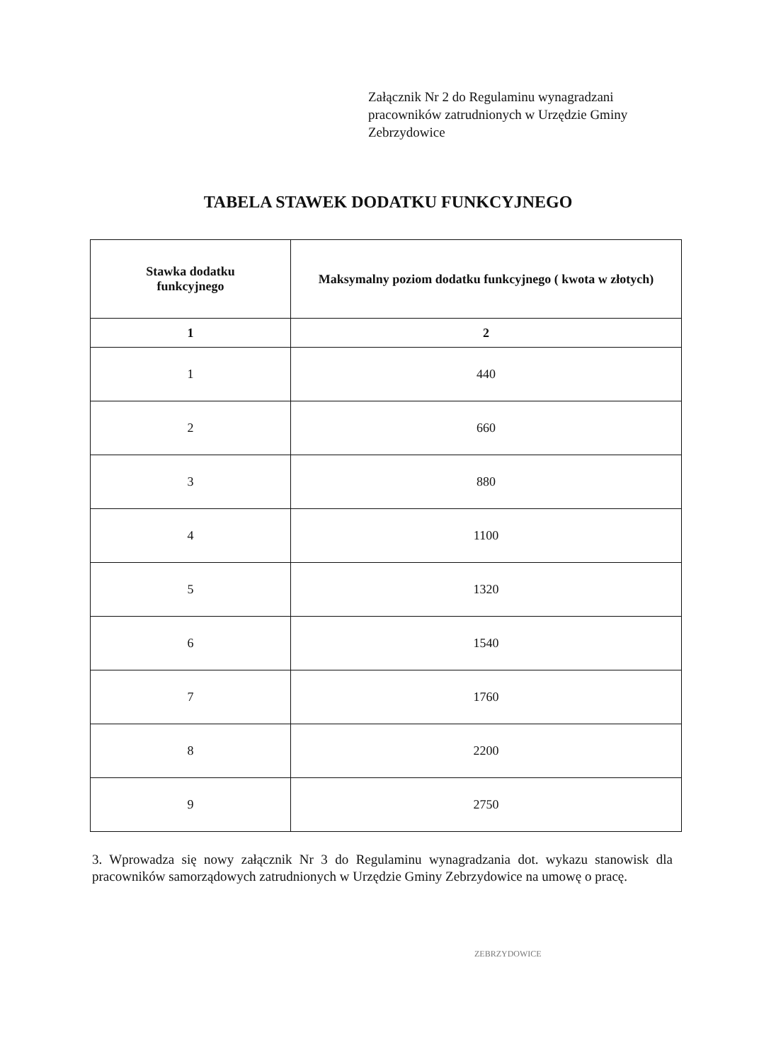Załącznik Nr 2 do Regulaminu wynagradzani pracowników zatrudnionych w Urzędzie Gminy Zebrzydowice
TABELA STAWEK DODATKU FUNKCYJNEGO
| Stawka dodatku funkcyjnego | Maksymalny poziom dodatku funkcyjnego ( kwota w złotych) |
| --- | --- |
| 1 | 2 |
| 1 | 440 |
| 2 | 660 |
| 3 | 880 |
| 4 | 1100 |
| 5 | 1320 |
| 6 | 1540 |
| 7 | 1760 |
| 8 | 2200 |
| 9 | 2750 |
3. Wprowadza się nowy załącznik Nr 3 do Regulaminu wynagradzania dot. wykazu stanowisk dla pracowników samorządowych zatrudnionych w Urzędzie Gminy Zebrzydowice na umowę o pracę.
ZEBRZYDOWICE